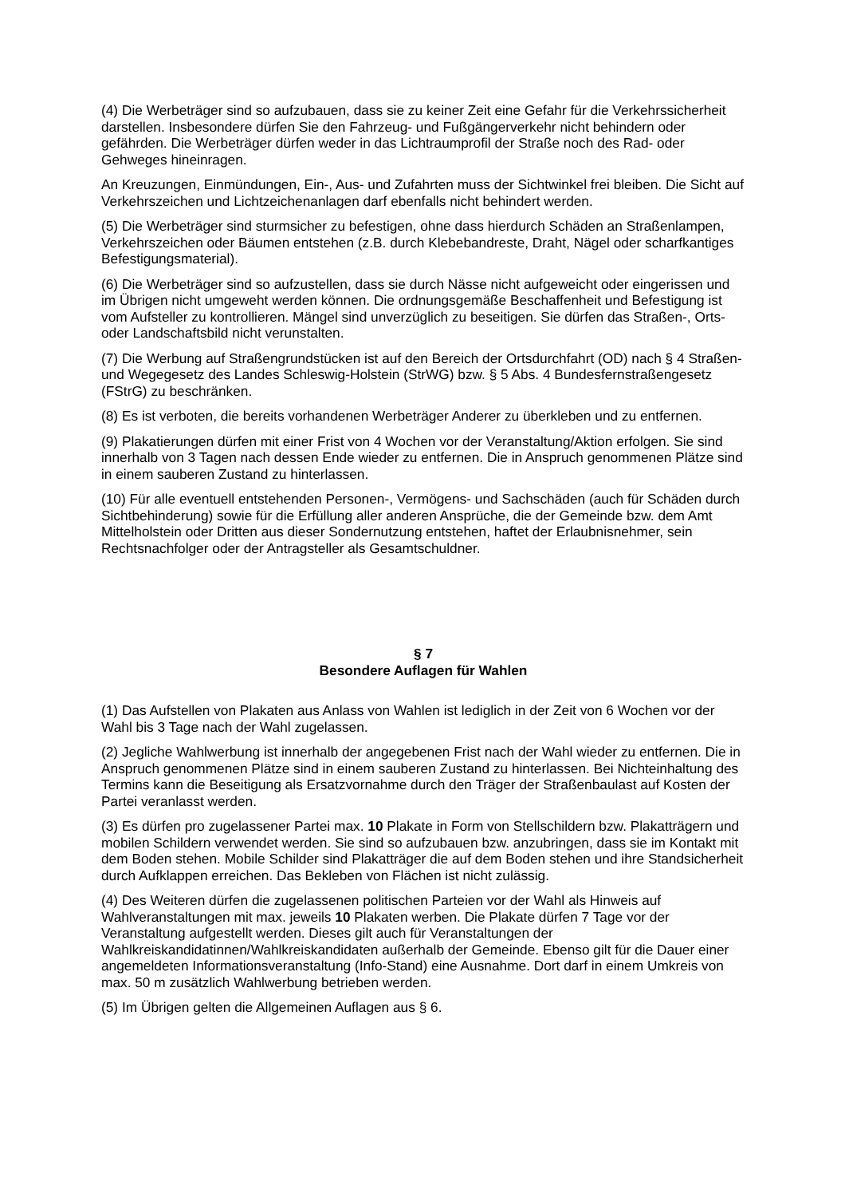(4) Die Werbeträger sind so aufzubauen, dass sie zu keiner Zeit eine Gefahr für die Verkehrssicherheit darstellen. Insbesondere dürfen Sie den Fahrzeug- und Fußgängerverkehr nicht behindern oder gefährden. Die Werbeträger dürfen weder in das Lichtraumprofil der Straße noch des Rad- oder Gehweges hineinragen.
An Kreuzungen, Einmündungen, Ein-, Aus- und Zufahrten muss der Sichtwinkel frei bleiben. Die Sicht auf Verkehrszeichen und Lichtzeichenanlagen darf ebenfalls nicht behindert werden.
(5) Die Werbeträger sind sturmsicher zu befestigen, ohne dass hierdurch Schäden an Straßenlampen, Verkehrszeichen oder Bäumen entstehen (z.B. durch Klebebandreste, Draht, Nägel oder scharfkantiges Befestigungsmaterial).
(6) Die Werbeträger sind so aufzustellen, dass sie durch Nässe nicht aufgeweicht oder eingerissen und im Übrigen nicht umgeweht werden können. Die ordnungsgemäße Beschaffenheit und Befestigung ist vom Aufsteller zu kontrollieren. Mängel sind unverzüglich zu beseitigen. Sie dürfen das Straßen-, Orts- oder Landschaftsbild nicht verunstalten.
(7) Die Werbung auf Straßengrundstücken ist auf den Bereich der Ortsdurchfahrt (OD) nach § 4 Straßen- und Wegegesetz des Landes Schleswig-Holstein (StrWG) bzw. § 5 Abs. 4 Bundesfernstraßengesetz (FStrG) zu beschränken.
(8) Es ist verboten, die bereits vorhandenen Werbeträger Anderer zu überkleben und zu entfernen.
(9) Plakatierungen dürfen mit einer Frist von 4 Wochen vor der Veranstaltung/Aktion erfolgen. Sie sind innerhalb von 3 Tagen nach dessen Ende wieder zu entfernen. Die in Anspruch genommenen Plätze sind in einem sauberen Zustand zu hinterlassen.
(10) Für alle eventuell entstehenden Personen-, Vermögens- und Sachschäden (auch für Schäden durch Sichtbehinderung) sowie für die Erfüllung aller anderen Ansprüche, die der Gemeinde bzw. dem Amt Mittelholstein oder Dritten aus dieser Sondernutzung entstehen, haftet der Erlaubnisnehmer, sein Rechtsnachfolger oder der Antragsteller als Gesamtschuldner.
§ 7
Besondere Auflagen für Wahlen
(1) Das Aufstellen von Plakaten aus Anlass von Wahlen ist lediglich in der Zeit von 6 Wochen vor der Wahl bis 3 Tage nach der Wahl zugelassen.
(2) Jegliche Wahlwerbung ist innerhalb der angegebenen Frist nach der Wahl wieder zu entfernen. Die in Anspruch genommenen Plätze sind in einem sauberen Zustand zu hinterlassen. Bei Nichteinhaltung des Termins kann die Beseitigung als Ersatzvornahme durch den Träger der Straßenbaulast auf Kosten der Partei veranlasst werden.
(3) Es dürfen pro zugelassener Partei max. 10 Plakate in Form von Stellschildern bzw. Plakatträgern und mobilen Schildern verwendet werden. Sie sind so aufzubauen bzw. anzubringen, dass sie im Kontakt mit dem Boden stehen. Mobile Schilder sind Plakatträger die auf dem Boden stehen und ihre Standsicherheit durch Aufklappen erreichen. Das Bekleben von Flächen ist nicht zulässig.
(4) Des Weiteren dürfen die zugelassenen politischen Parteien vor der Wahl als Hinweis auf Wahlveranstaltungen mit max. jeweils 10 Plakaten werben. Die Plakate dürfen 7 Tage vor der Veranstaltung aufgestellt werden. Dieses gilt auch für Veranstaltungen der Wahlkreiskandidatinnen/Wahlkreiskandidaten außerhalb der Gemeinde. Ebenso gilt für die Dauer einer angemeldeten Informationsveranstaltung (Info-Stand) eine Ausnahme. Dort darf in einem Umkreis von max. 50 m zusätzlich Wahlwerbung betrieben werden.
(5) Im Übrigen gelten die Allgemeinen Auflagen aus § 6.